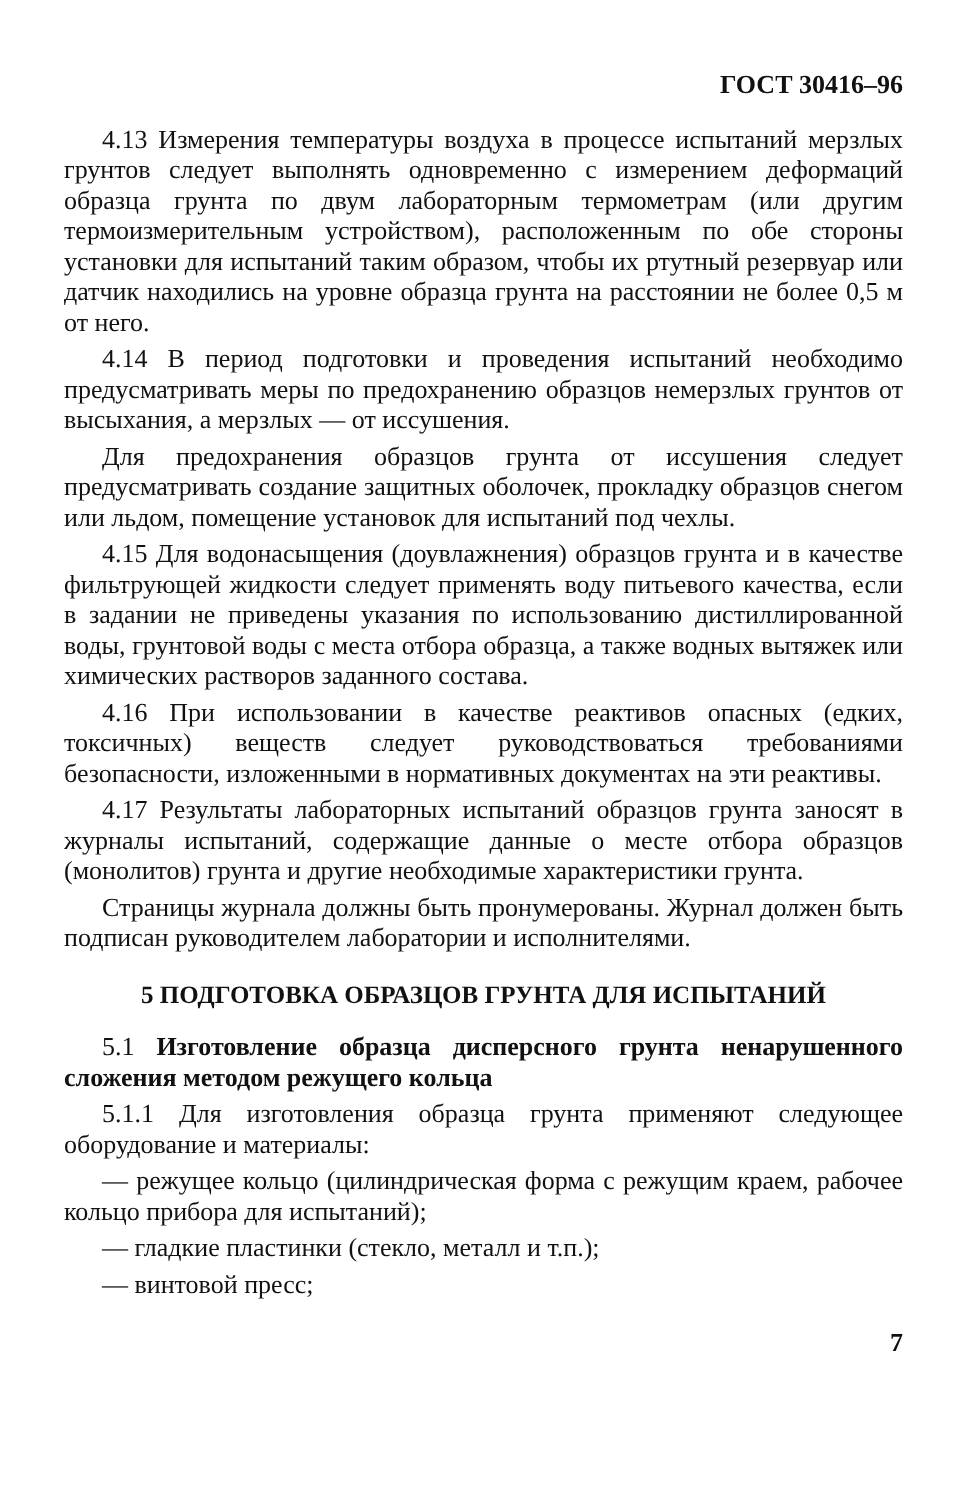ГОСТ 30416–96
4.13 Измерения температуры воздуха в процессе испытаний мерзлых грунтов следует выполнять одновременно с измерением деформаций образца грунта по двум лабораторным термометрам (или другим термоизмерительным устройством), расположенным по обе стороны установки для испытаний таким образом, чтобы их ртутный резервуар или датчик находились на уровне образца грунта на расстоянии не более 0,5 м от него.
4.14 В период подготовки и проведения испытаний необходимо предусматривать меры по предохранению образцов немерзлых грунтов от высыхания, а мерзлых — от иссушения.
Для предохранения образцов грунта от иссушения следует предусматривать создание защитных оболочек, прокладку образцов снегом или льдом, помещение установок для испытаний под чехлы.
4.15 Для водонасыщения (доувлажнения) образцов грунта и в качестве фильтрующей жидкости следует применять воду питьевого качества, если в задании не приведены указания по использованию дистиллированной воды, грунтовой воды с места отбора образца, а также водных вытяжек или химических растворов заданного состава.
4.16 При использовании в качестве реактивов опасных (едких, токсичных) веществ следует руководствоваться требованиями безопасности, изложенными в нормативных документах на эти реактивы.
4.17 Результаты лабораторных испытаний образцов грунта заносят в журналы испытаний, содержащие данные о месте отбора образцов (монолитов) грунта и другие необходимые характеристики грунта.
Страницы журнала должны быть пронумерованы. Журнал должен быть подписан руководителем лаборатории и исполнителями.
5 ПОДГОТОВКА ОБРАЗЦОВ ГРУНТА ДЛЯ ИСПЫТАНИЙ
5.1 Изготовление образца дисперсного грунта ненарушенного сложения методом режущего кольца
5.1.1 Для изготовления образца грунта применяют следующее оборудование и материалы:
— режущее кольцо (цилиндрическая форма с режущим краем, рабочее кольцо прибора для испытаний);
— гладкие пластинки (стекло, металл и т.п.);
— винтовой пресс;
7